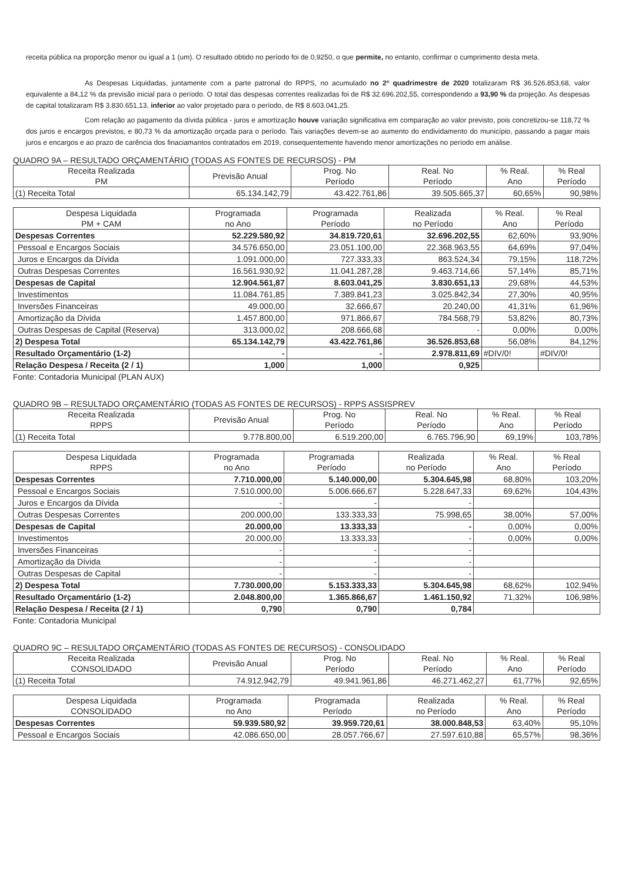receita pública na proporção menor ou igual a 1 (um). O resultado obtido no período foi de 0,9250, o que permite, no entanto, confirmar o cumprimento desta meta.
As Despesas Liquidadas, juntamente com a parte patronal do RPPS, no acumulado no 2º quadrimestre de 2020 totalizaram R$ 36.526.853,68, valor equivalente a 84,12 % da previsão inicial para o período. O total das despesas correntes realizadas foi de R$ 32.696.202,55, correspondendo a 93,90 % da projeção. As despesas de capital totalizaram R$ 3.830.651,13, inferior ao valor projetado para o período, de R$ 8.603.041,25.
Com relação ao pagamento da dívida pública - juros e amortização houve variação significativa em comparação ao valor previsto, pois concretizou-se 118,72 % dos juros e encargos previstos, e 80,73 % da amortização orçada para o período. Tais variações devem-se ao aumento do endividamento do município, passando a pagar mais juros e encargos e ao prazo de carência dos finaciamantos contratados em 2019, consequentemente havendo menor amortizações no período em análise.
QUADRO 9A – RESULTADO ORÇAMENTÁRIO (TODAS AS FONTES DE RECURSOS) - PM
| Receita Realizada PM | Previsão Anual | Prog. No Período | Real. No Período | % Real. Ano | % Real Período |
| --- | --- | --- | --- | --- | --- |
| (1) Receita Total | 65.134.142,79 | 43.422.761,86 | 39.505.665,37 | 60,65% | 90,98% |
| Despesa Liquidada PM + CAM | Programada no Ano | Programada Período | Realizada no Período | % Real. Ano | % Real Período |
| --- | --- | --- | --- | --- | --- |
| Despesas Correntes | 52.229.580,92 | 34.819.720,61 | 32.696.202,55 | 62,60% | 93,90% |
| Pessoal e Encargos Sociais | 34.576.650,00 | 23.051.100,00 | 22.368.963,55 | 64,69% | 97,04% |
| Juros e Encargos da Dívida | 1.091.000,00 | 727.333,33 | 863.524,34 | 79,15% | 118,72% |
| Outras Despesas Correntes | 16.561.930,92 | 11.041.287,28 | 9.463.714,66 | 57,14% | 85,71% |
| Despesas de Capital | 12.904.561,87 | 8.603.041,25 | 3.830.651,13 | 29,68% | 44,53% |
| Investimentos | 11.084.761,85 | 7.389.841,23 | 3.025.842,34 | 27,30% | 40,95% |
| Inversões Financeiras | 49.000,00 | 32.666,67 | 20.240,00 | 41,31% | 61,96% |
| Amortização da Dívida | 1.457.800,00 | 971.866,67 | 784.568,79 | 53,82% | 80,73% |
| Outras Despesas de Capital (Reserva) | 313.000,02 | 208.666,68 | - | 0,00% | 0,00% |
| 2) Despesa Total | 65.134.142,79 | 43.422.761,86 | 36.526.853,68 | 56,08% | 84,12% |
| Resultado Orçamentário (1-2) | - | - | 2.978.811,69 | #DIV/0! | #DIV/0! |
| Relação Despesa / Receita (2 / 1) | 1,000 | 1,000 | 0,925 | | |
Fonte: Contadoria Municipal (PLAN AUX)
QUADRO 9B – RESULTADO ORÇAMENTÁRIO (TODAS AS FONTES DE RECURSOS) - RPPS ASSISPREV
| Receita Realizada RPPS | Previsão Anual | Prog. No Período | Real. No Período | % Real. Ano | % Real Período |
| --- | --- | --- | --- | --- | --- |
| (1) Receita Total | 9.778.800,00 | 6.519.200,00 | 6.765.796,90 | 69,19% | 103,78% |
| Despesa Liquidada RPPS | Programada no Ano | Programada Período | Realizada no Período | % Real. Ano | % Real Período |
| --- | --- | --- | --- | --- | --- |
| Despesas Correntes | 7.710.000,00 | 5.140.000,00 | 5.304.645,98 | 68,80% | 103,20% |
| Pessoal e Encargos Sociais | 7.510.000,00 | 5.006.666,67 | 5.228.647,33 | 69,62% | 104,43% |
| Juros e Encargos da Dívida | - | - | - | | |
| Outras Despesas Correntes | 200.000,00 | 133.333,33 | 75.998,65 | 38,00% | 57,00% |
| Despesas de Capital | 20.000,00 | 13.333,33 | - | 0,00% | 0,00% |
| Investimentos | 20.000,00 | 13.333,33 | - | 0,00% | 0,00% |
| Inversões Financeiras | - | - | - | | |
| Amortização da Dívida | - | - | - | | |
| Outras Despesas de Capital | - | - | - | | |
| 2) Despesa Total | 7.730.000,00 | 5.153.333,33 | 5.304.645,98 | 68,62% | 102,94% |
| Resultado Orçamentário (1-2) | 2.048.800,00 | 1.365.866,67 | 1.461.150,92 | 71,32% | 106,98% |
| Relação Despesa / Receita (2 / 1) | 0,790 | 0,790 | 0,784 | | |
Fonte: Contadoria Municipal
QUADRO 9C – RESULTADO ORÇAMENTÁRIO (TODAS AS FONTES DE RECURSOS) - CONSOLIDADO
| Receita Realizada CONSOLIDADO | Previsão Anual | Prog. No Período | Real. No Período | % Real. Ano | % Real Período |
| --- | --- | --- | --- | --- | --- |
| (1) Receita Total | 74.912.942,79 | 49.941.961,86 | 46.271.462,27 | 61,77% | 92,65% |
| Despesa Liquidada CONSOLIDADO | Programada no Ano | Programada Período | Realizada no Período | % Real. Ano | % Real Período |
| --- | --- | --- | --- | --- | --- |
| Despesas Correntes | 59.939.580,92 | 39.959.720,61 | 38.000.848,53 | 63,40% | 95,10% |
| Pessoal e Encargos Sociais | 42.086.650,00 | 28.057.766,67 | 27.597.610,88 | 65,57% | 98,36% |